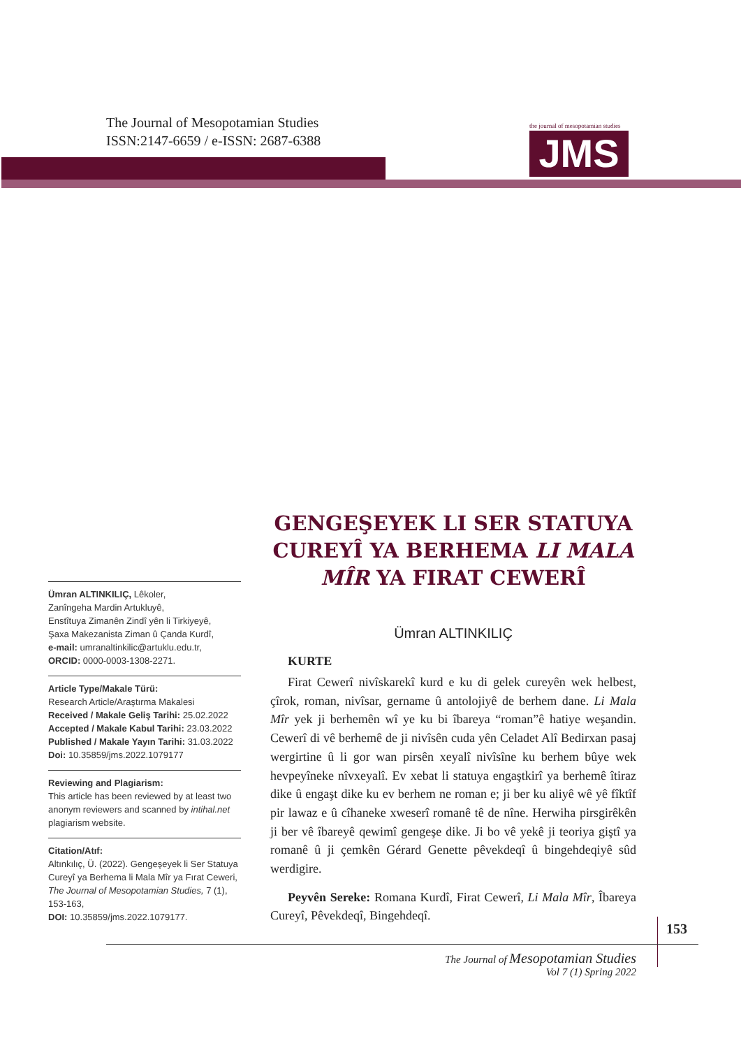The Journal of Mesopotamian Studies
ISSN:2147-6659 / e-ISSN: 2687-6388
the journal of mesopotamian studies
JMS
GENGEŞEYEK LI SER STATUYA CUREYÎ YA BERHEMA LI MALA MÎR YA FIRAT CEWERÎ
Ümran ALTINKILIÇ, Lêkoler,
Zanîngeha Mardin Artukluyê,
Enstîtuya Zimanên Zindî yên li Tirkiyeyê,
Şaxa Makezanista Ziman û Çanda Kurdî,
e-mail: umranaltinkilic@artuklu.edu.tr,
ORCID: 0000-0003-1308-2271.
Article Type/Makale Türü:
Research Article/Araştırma Makalesi
Received / Makale Geliş Tarihi: 25.02.2022
Accepted / Makale Kabul Tarihi: 23.03.2022
Published / Makale Yayın Tarihi: 31.03.2022
Doi: 10.35859/jms.2022.1079177
Reviewing and Plagiarism:
This article has been reviewed by at least two anonym reviewers and scanned by intihal.net plagiarism website.
Citation/Atıf:
Altınkılıç, Ü. (2022). Gengeşeyek li Ser Statuya Cureyî ya Berhema li Mala Mîr ya Fırat Ceweri, The Journal of Mesopotamian Studies, 7 (1), 153-163,
DOI: 10.35859/jms.2022.1079177.
Ümran ALTINKILIÇ
KURTE
Firat Cewerî nivîskarekî kurd e ku di gelek cureyên wek helbest, çîrok, roman, nivîsar, gername û antolojiyê de berhem dane. Li Mala Mîr yek ji berhemên wî ye ku bi îbareya “roman”ê hatiye weşandin. Cewerî di vê berhemê de ji nivîsên cuda yên Celadet Alî Bedirxan pasaj wergirtine û li gor wan pirsên xeyalî nivîsîne ku berhem bûye wek hevpeyîneke nîvxeyalî. Ev xebat li statuya engaştkirî ya berhemê îtiraz dike û engaşt dike ku ev berhem ne roman e; ji ber ku aliyê wê yê fîktîf pir lawaz e û cîhaneke xweserî romanê tê de nîne. Herwiha pirsgirêkên ji ber vê îbareyê qewimî gengeşe dike. Ji bo vê yekê ji teoriya giştî ya romanê û ji çemkên Gérard Genette pêvekdeqî û bingehdeqiyê sûd werdigire.
Peyvên Sereke: Romana Kurdî, Firat Cewerî, Li Mala Mîr, Îbareya Cureyî, Pêvekdeqî, Bingehdeqî.
153
The Journal of Mesopotamian Studies
Vol 7 (1) Spring 2022